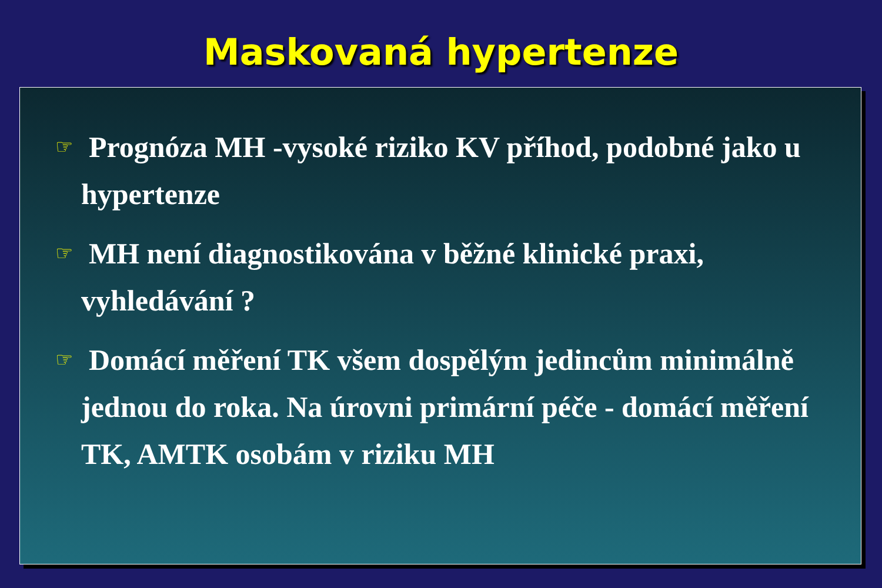Maskovaná hypertenze
☞ Prognóza MH -vysoké riziko KV příhod, podobné jako u hypertenze
☞ MH není diagnostikována v běžné klinické praxi, vyhledávání ?
☞ Domácí měření TK všem dospělým jedincům minimálně jednou do roka. Na úrovni primární péče - domácí měření TK, AMTK osobám v riziku MH